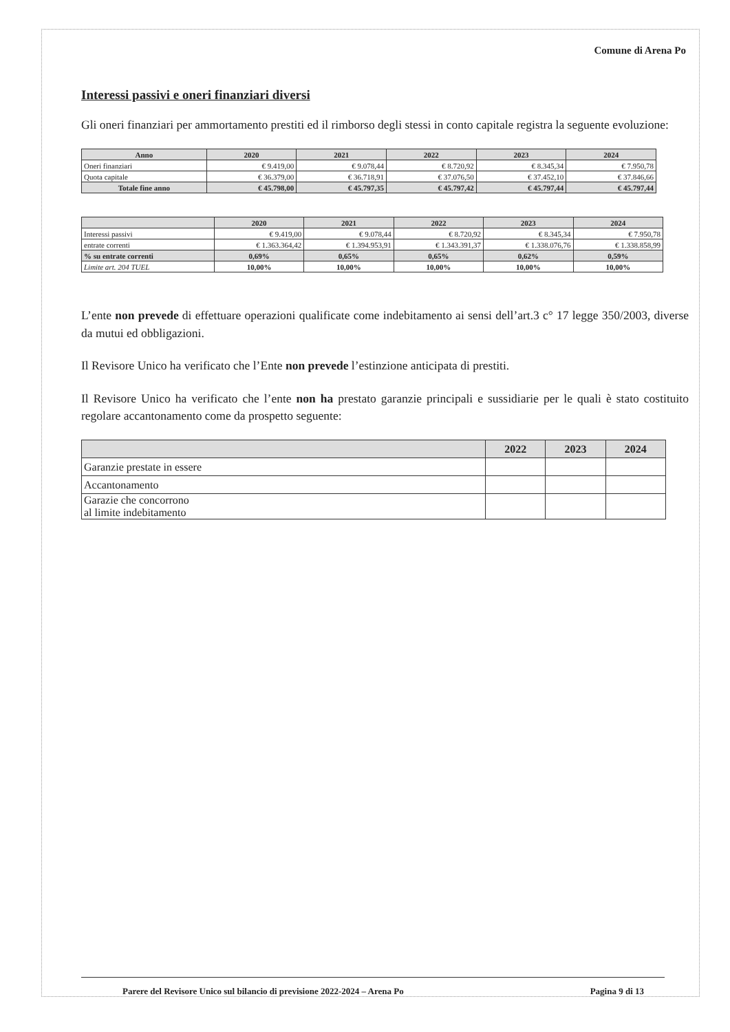Comune di Arena Po
Interessi passivi e oneri finanziari diversi
Gli oneri finanziari per ammortamento prestiti ed il rimborso degli stessi in conto capitale registra la seguente evoluzione:
| Anno | 2020 | 2021 | 2022 | 2023 | 2024 |
| --- | --- | --- | --- | --- | --- |
| Oneri finanziari | € 9.419,00 | € 9.078,44 | € 8.720,92 | € 8.345,34 | € 7.950,78 |
| Quota capitale | € 36.379,00 | € 36.718,91 | € 37.076,50 | € 37.452,10 | € 37.846,66 |
| Totale fine anno | € 45.798,00 | € 45.797,35 | € 45.797,42 | € 45.797,44 | € 45.797,44 |
| | 2020 | 2021 | 2022 | 2023 | 2024 |
| --- | --- | --- | --- | --- | --- |
| Interessi passivi | € 9.419,00 | € 9.078,44 | € 8.720,92 | € 8.345,34 | € 7.950,78 |
| entrate correnti | € 1.363.364,42 | € 1.394.953,91 | € 1.343.391,37 | € 1.338.076,76 | € 1.338.858,99 |
| % su entrate correnti | 0,69% | 0,65% | 0,65% | 0,62% | 0,59% |
| Limite art. 204 TUEL | 10,00% | 10,00% | 10,00% | 10,00% | 10,00% |
L’ente non prevede di effettuare operazioni qualificate come indebitamento ai sensi dell’art.3 c° 17 legge 350/2003, diverse da mutui ed obbligazioni.
Il Revisore Unico ha verificato che l’Ente non prevede l’estinzione anticipata di prestiti.
Il Revisore Unico ha verificato che l’ente non ha prestato garanzie principali e sussidiarie per le quali è stato costituito regolare accantonamento come da prospetto seguente:
| | 2022 | 2023 | 2024 |
| --- | --- | --- | --- |
| Garanzie prestate in essere | | | |
| Accantonamento | | | |
| Garazie che concorrono al limite indebitamento | | | |
Parere del Revisore Unico sul bilancio di previsione 2022-2024 – Arena Po Pagina 9 di 13